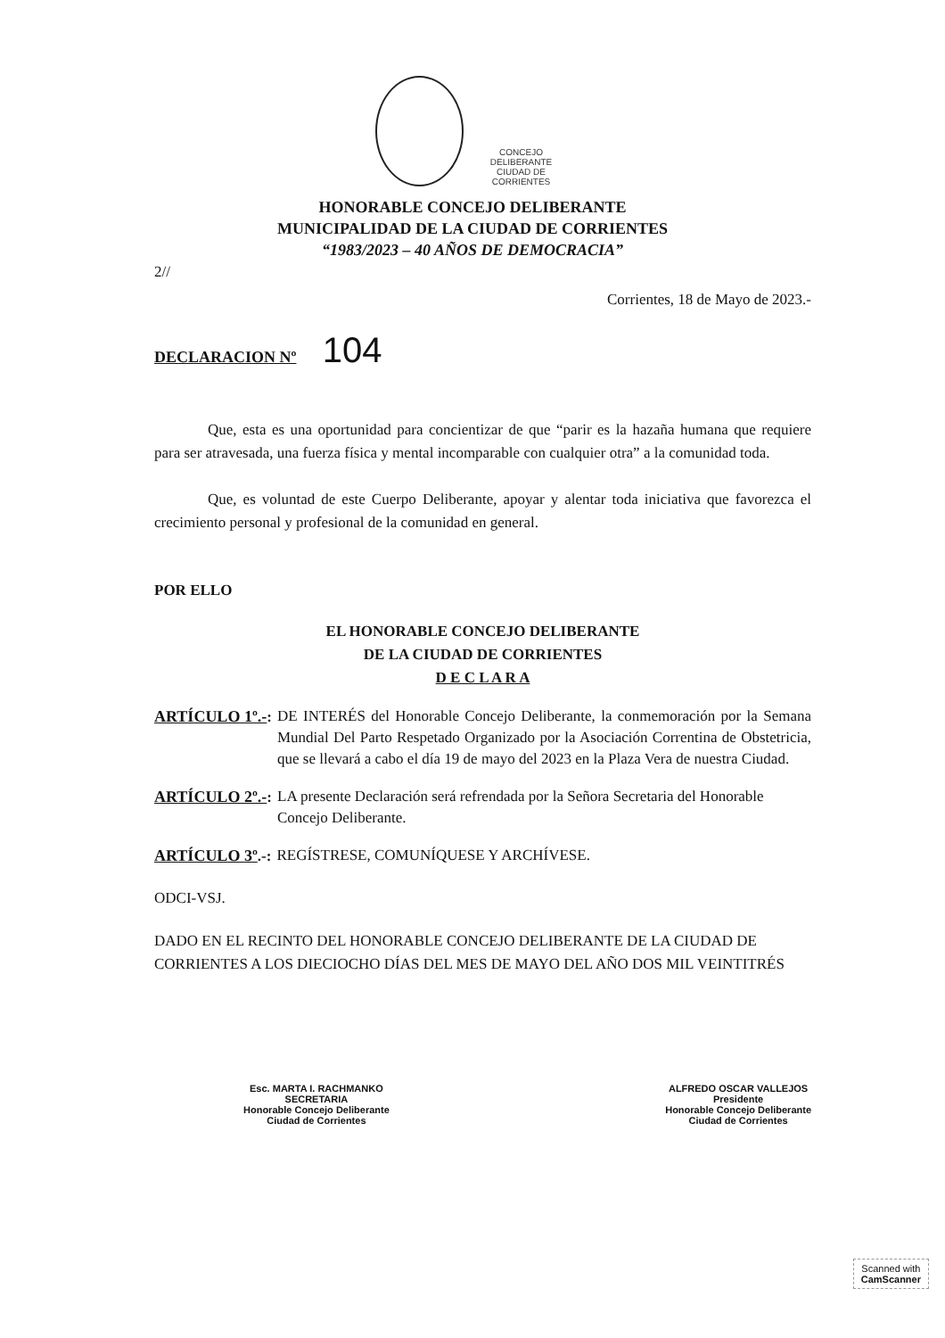CONCEJO
DELIBERANTE
CIUDAD DE CORRIENTES
HONORABLE CONCEJO DELIBERANTE
MUNICIPALIDAD DE LA CIUDAD DE CORRIENTES
“1983/2023 – 40 AÑOS DE DEMOCRACIA”
2//
Corrientes, 18 de Mayo de 2023.-
DECLARACION Nº 104
Que, esta es una oportunidad para concientizar de que “parir es la hazaña humana que requiere para ser atravesada, una fuerza física y mental incomparable con cualquier otra” a la comunidad toda.
Que, es voluntad de este Cuerpo Deliberante, apoyar y alentar toda iniciativa que favorezca el crecimiento personal y profesional de la comunidad en general.
POR ELLO
EL HONORABLE CONCEJO DELIBERANTE
DE LA CIUDAD DE CORRIENTES
D E C L A R A
ARTÍCULO 1º.-: DE INTERÉS del Honorable Concejo Deliberante, la conmemoración por la Semana Mundial Del Parto Respetado Organizado por la Asociación Correntina de Obstetricia, que se llevará a cabo el día 19 de mayo del 2023 en la Plaza Vera de nuestra Ciudad.
ARTÍCULO 2º.-: LA presente Declaración será refrendada por la Señora Secretaria del Honorable Concejo Deliberante.
ARTÍCULO 3º.-: REGÍSTRESE, COMUNÍQUESE Y ARCHÍVESE.
ODCI-VSJ.
DADO EN EL RECINTO DEL HONORABLE CONCEJO DELIBERANTE DE LA CIUDAD DE CORRIENTES A LOS DIECIOCHO DÍAS DEL MES DE MAYO DEL AÑO DOS MIL VEINTITRÉS
Esc. MARTA I. RACHMANKO
SECRETARIA
Honorable Concejo Deliberante
Ciudad de Corrientes
ALFREDO OSCAR VALLEJOS
Presidente
Honorable Concejo Deliberante
Ciudad de Corrientes
Scanned with
CamScanner